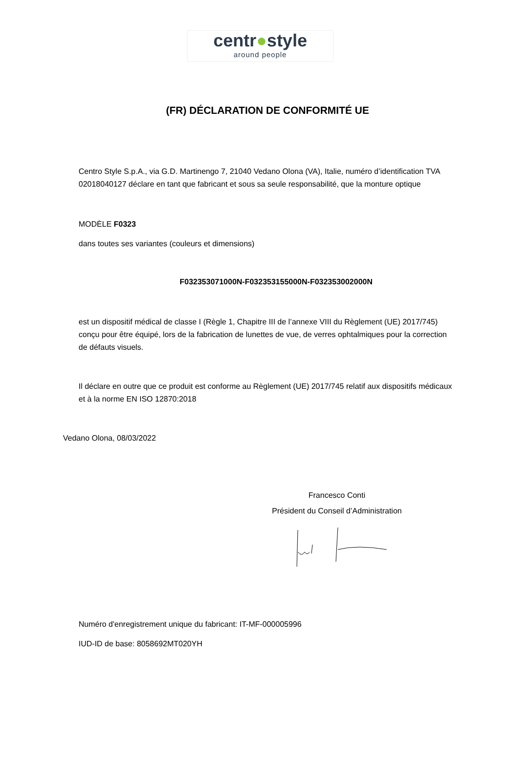centr●style
around people
(FR) DÉCLARATION DE CONFORMITÉ UE
Centro Style S.p.A., via G.D. Martinengo 7, 21040 Vedano Olona (VA), Italie, numéro d’identification TVA 02018040127 déclare en tant que fabricant et sous sa seule responsabilité, que la monture optique
MODÈLE F0323
dans toutes ses variantes (couleurs et dimensions)
F032353071000N-F032353155000N-F032353002000N
est un dispositif médical de classe I (Règle 1, Chapitre III de l’annexe VIII du Règlement (UE) 2017/745) conçu pour être équipé, lors de la fabrication de lunettes de vue, de verres ophtalmiques pour la correction de défauts visuels.
Il déclare en outre que ce produit est conforme au Règlement (UE) 2017/745 relatif aux dispositifs médicaux et à la norme EN ISO 12870:2018
Vedano Olona, 08/03/2022
Francesco Conti
Président du Conseil d’Administration
Numéro d'enregistrement unique du fabricant: IT-MF-000005996
IUD-ID de base: 8058692MT020YH